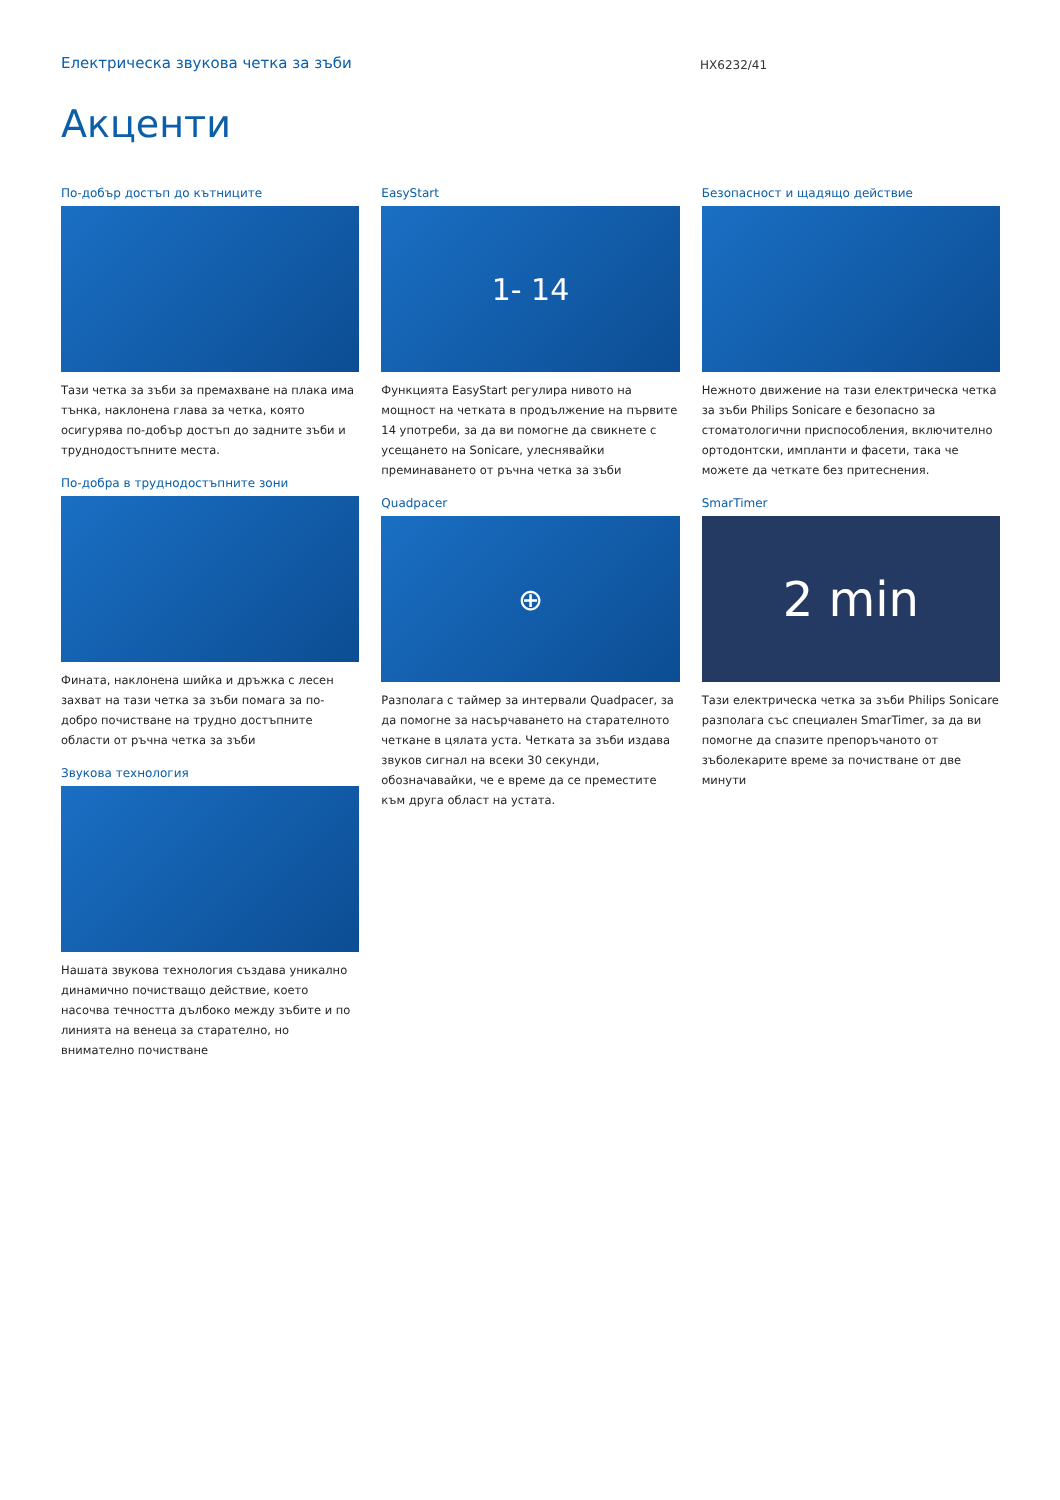Електрическа звукова четка за зъби
HX6232/41
Акценти
По-добър достъп до кътниците
Тази четка за зъби за премахване на плака има тънка, наклонена глава за четка, която осигурява по-добър достъп до задните зъби и труднодостъпните места.
По-добра в труднодостъпните зони
Фината, наклонена шийка и дръжка с лесен захват на тази четка за зъби помага за по-добро почистване на трудно достъпните области от ръчна четка за зъби
Звукова технология
Нашата звукова технология създава уникално динамично почистващо действие, което насочва течността дълбоко между зъбите и по линията на венеца за старателно, но внимателно почистване
EasyStart
1- 14
Функцията EasyStart регулира нивото на мощност на четката в продължение на първите 14 употреби, за да ви помогне да свикнете с усещането на Sonicare, улеснявайки преминаването от ръчна четка за зъби
Quadpacer
⊕
Разполага с таймер за интервали Quadpacer, за да помогне за насърчаването на старателното четкане в цялата уста. Четката за зъби издава звуков сигнал на всеки 30 секунди, обозначавайки, че е време да се преместите към друга област на устата.
Безопасност и щадящо действие
Нежното движение на тази електрическа четка за зъби Philips Sonicare е безопасно за стоматологични приспособления, включително ортодонтски, импланти и фасети, така че можете да четкате без притеснения.
SmarTimer
2 min
Тази електрическа четка за зъби Philips Sonicare разполага със специален SmarTimer, за да ви помогне да спазите препоръчаното от зъболекарите време за почистване от две минути